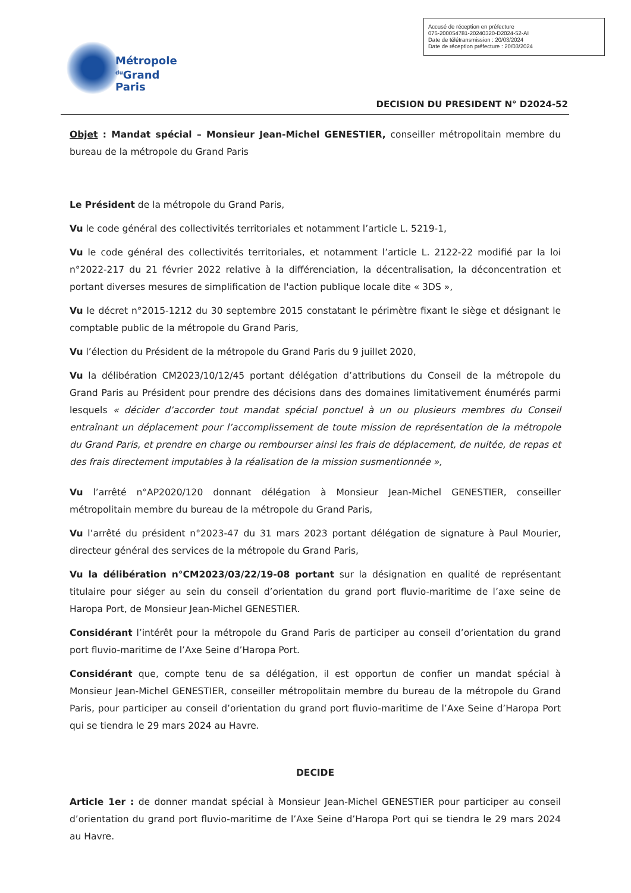Accusé de réception en préfecture
075-200054781-20240320-D2024-52-AI
Date de télétransmission : 20/03/2024
Date de réception préfecture : 20/03/2024
Métropole
<sup>du</sup>Grand Paris
DECISION DU PRESIDENT N° D2024-52
Objet : Mandat spécial – Monsieur Jean-Michel GENESTIER, conseiller métropolitain membre du bureau de la métropole du Grand Paris
Le Président de la métropole du Grand Paris,
Vu le code général des collectivités territoriales et notamment l’article L. 5219-1,
Vu le code général des collectivités territoriales, et notamment l’article L. 2122-22 modifié par la loi n°2022-217 du 21 février 2022 relative à la différenciation, la décentralisation, la déconcentration et portant diverses mesures de simplification de l'action publique locale dite « 3DS »,
Vu le décret n°2015-1212 du 30 septembre 2015 constatant le périmètre fixant le siège et désignant le comptable public de la métropole du Grand Paris,
Vu l’élection du Président de la métropole du Grand Paris du 9 juillet 2020,
Vu la délibération CM2023/10/12/45 portant délégation d’attributions du Conseil de la métropole du Grand Paris au Président pour prendre des décisions dans des domaines limitativement énumérés parmi lesquels « décider d’accorder tout mandat spécial ponctuel à un ou plusieurs membres du Conseil entraînant un déplacement pour l’accomplissement de toute mission de représentation de la métropole du Grand Paris, et prendre en charge ou rembourser ainsi les frais de déplacement, de nuitée, de repas et des frais directement imputables à la réalisation de la mission susmentionnée »,
Vu l’arrêté n°AP2020/120 donnant délégation à Monsieur Jean-Michel GENESTIER, conseiller métropolitain membre du bureau de la métropole du Grand Paris,
Vu l’arrêté du président n°2023-47 du 31 mars 2023 portant délégation de signature à Paul Mourier, directeur général des services de la métropole du Grand Paris,
Vu la délibération n°CM2023/03/22/19-08 portant sur la désignation en qualité de représentant titulaire pour siéger au sein du conseil d’orientation du grand port fluvio-maritime de l’axe seine de Haropa Port, de Monsieur Jean-Michel GENESTIER.
Considérant l’intérêt pour la métropole du Grand Paris de participer au conseil d’orientation du grand port fluvio-maritime de l’Axe Seine d’Haropa Port.
Considérant que, compte tenu de sa délégation, il est opportun de confier un mandat spécial à Monsieur Jean-Michel GENESTIER, conseiller métropolitain membre du bureau de la métropole du Grand Paris, pour participer au conseil d’orientation du grand port fluvio-maritime de l’Axe Seine d’Haropa Port qui se tiendra le 29 mars 2024 au Havre.
DECIDE
Article 1er : de donner mandat spécial à Monsieur Jean-Michel GENESTIER pour participer au conseil d’orientation du grand port fluvio-maritime de l’Axe Seine d’Haropa Port qui se tiendra le 29 mars 2024 au Havre.